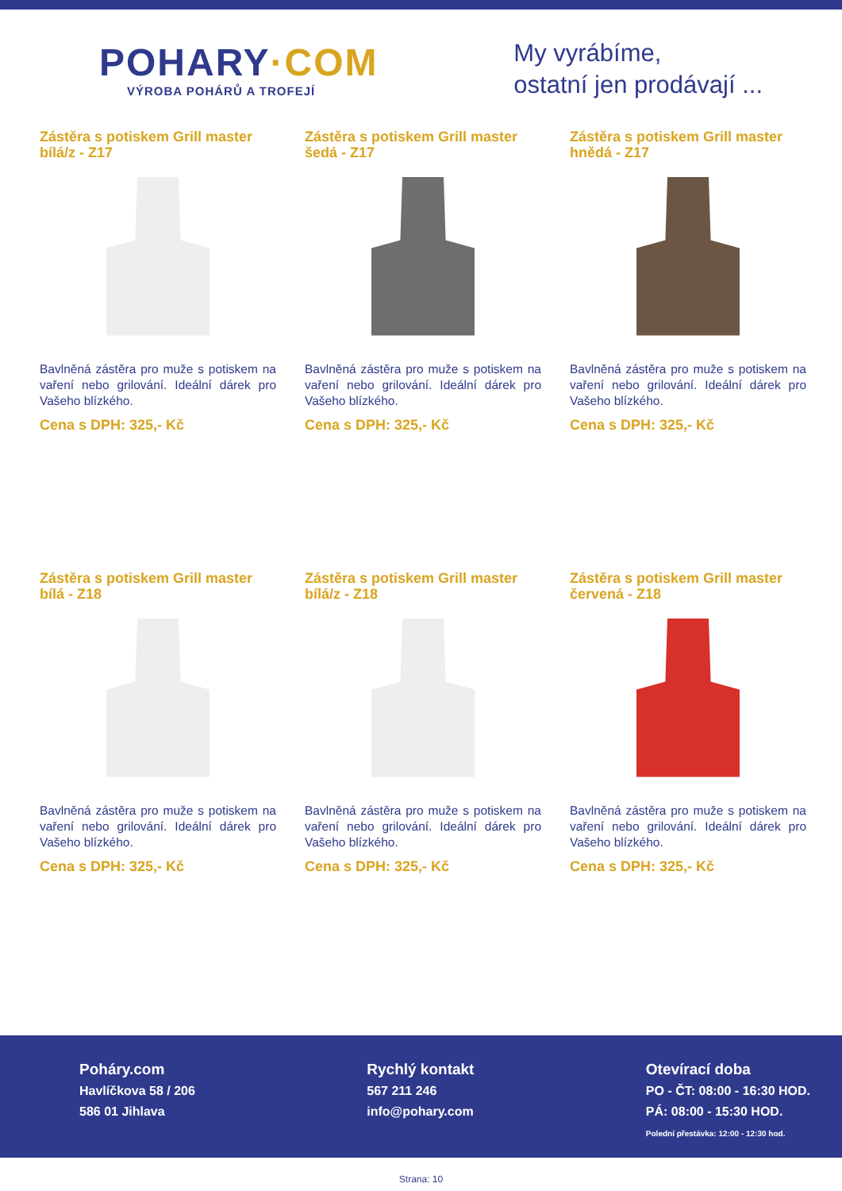POHARY·COM
VÝROBA POHÁRŮ A TROFEJÍ
My vyrábíme,
ostatní jen prodávají ...
Zástěra s potiskem Grill master bílá/z - Z17
Bavlněná zástěra pro muže s potiskem na vaření nebo grilování. Ideální dárek pro Vašeho blízkého.
Cena s DPH: 325,- Kč
Zástěra s potiskem Grill master šedá - Z17
Bavlněná zástěra pro muže s potiskem na vaření nebo grilování. Ideální dárek pro Vašeho blízkého.
Cena s DPH: 325,- Kč
Zástěra s potiskem Grill master hnědá - Z17
Bavlněná zástěra pro muže s potiskem na vaření nebo grilování. Ideální dárek pro Vašeho blízkého.
Cena s DPH: 325,- Kč
Zástěra s potiskem Grill master bílá - Z18
Bavlněná zástěra pro muže s potiskem na vaření nebo grilování. Ideální dárek pro Vašeho blízkého.
Cena s DPH: 325,- Kč
Zástěra s potiskem Grill master bílá/z - Z18
Bavlněná zástěra pro muže s potiskem na vaření nebo grilování. Ideální dárek pro Vašeho blízkého.
Cena s DPH: 325,- Kč
Zástěra s potiskem Grill master červená - Z18
Bavlněná zástěra pro muže s potiskem na vaření nebo grilování. Ideální dárek pro Vašeho blízkého.
Cena s DPH: 325,- Kč
Poháry.com
Havlíčkova 58 / 206
586 01 Jihlava
Rychlý kontakt
567 211 246
info@pohary.com
Otevírací doba
PO - ČT: 08:00 - 16:30 HOD.
PÁ: 08:00 - 15:30 HOD.
Polední přestávka: 12:00 - 12:30 hod.
Strana: 10